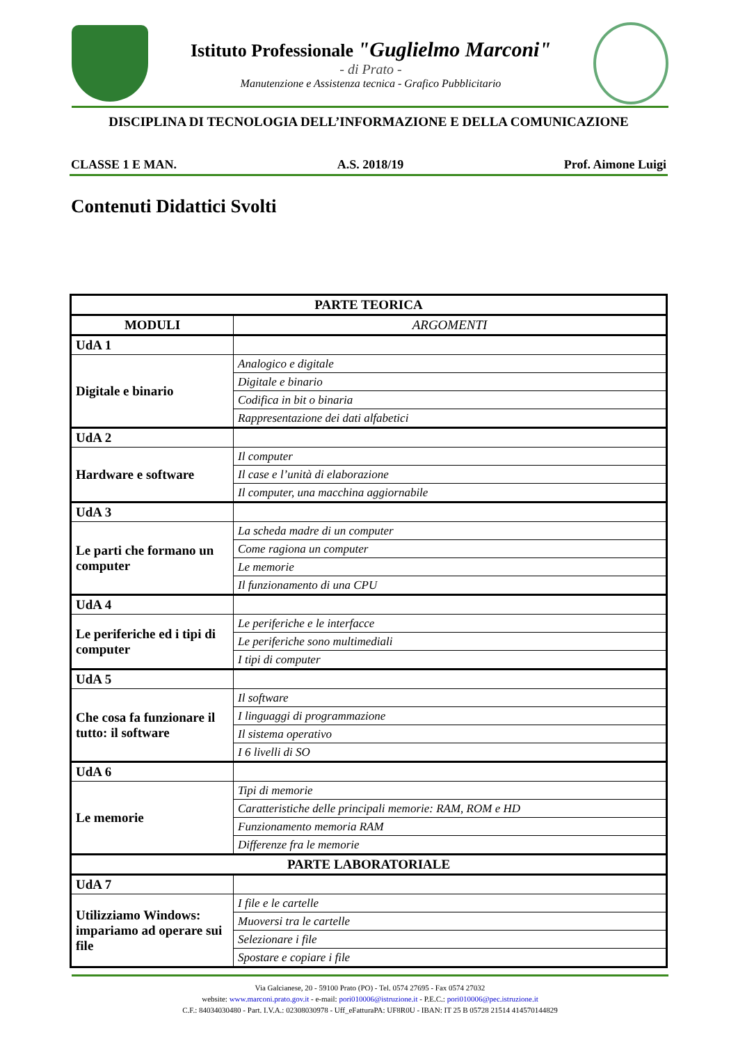Istituto Professionale "Guglielmo Marconi"
- di Prato -
Manutenzione e Assistenza tecnica - Grafico Pubblicitario
DISCIPLINA DI TECNOLOGIA DELL’INFORMAZIONE E DELLA COMUNICAZIONE
CLASSE 1 E MAN. A.S. 2018/19 Prof. Aimone Luigi
Contenuti Didattici Svolti
| PARTE TEORICA | |
| --- | --- |
| MODULI | ARGOMENTI |
| UdA 1 | |
| Digitale e binario | Analogico e digitale |
| | Digitale e binario |
| | Codifica in bit o binaria |
| | Rappresentazione dei dati alfabetici |
| UdA 2 | |
| Hardware e software | Il computer |
| | Il case e l’unità di elaborazione |
| | Il computer, una macchina aggiornabile |
| UdA 3 | |
| Le parti che formano un computer | La scheda madre di un computer |
| | Come ragiona un computer |
| | Le memorie |
| | Il funzionamento di una CPU |
| UdA 4 | |
| Le periferiche ed i tipi di computer | Le periferiche e le interfacce |
| | Le periferiche sono multimediali |
| | I tipi di computer |
| UdA 5 | |
| Che cosa fa funzionare il tutto: il software | Il software |
| | I linguaggi di programmazione |
| | Il sistema operativo |
| | I 6 livelli di SO |
| UdA 6 | |
| Le memorie | Tipi di memorie |
| | Caratteristiche delle principali memorie: RAM, ROM e HD |
| | Funzionamento memoria RAM |
| | Differenze fra le memorie |
| PARTE LABORATORIALE | |
| UdA 7 | |
| Utilizziamo Windows: impariamo ad operare sui file | I file e le cartelle |
| | Muoversi tra le cartelle |
| | Selezionare i file |
| | Spostare e copiare i file |
Via Galcianese, 20 - 59100 Prato (PO) - Tel. 0574 27695 - Fax 0574 27032
website: www.marconi.prato.gov.it - e-mail: pori010006@istruzione.it - P.E.C.: pori010006@pec.istruzione.it
C.F.: 84034030480 - Part. I.V.A.: 02308030978 - Uff_eFatturaPA: UF8R0U - IBAN: IT 25 B 05728 21514 414570144829